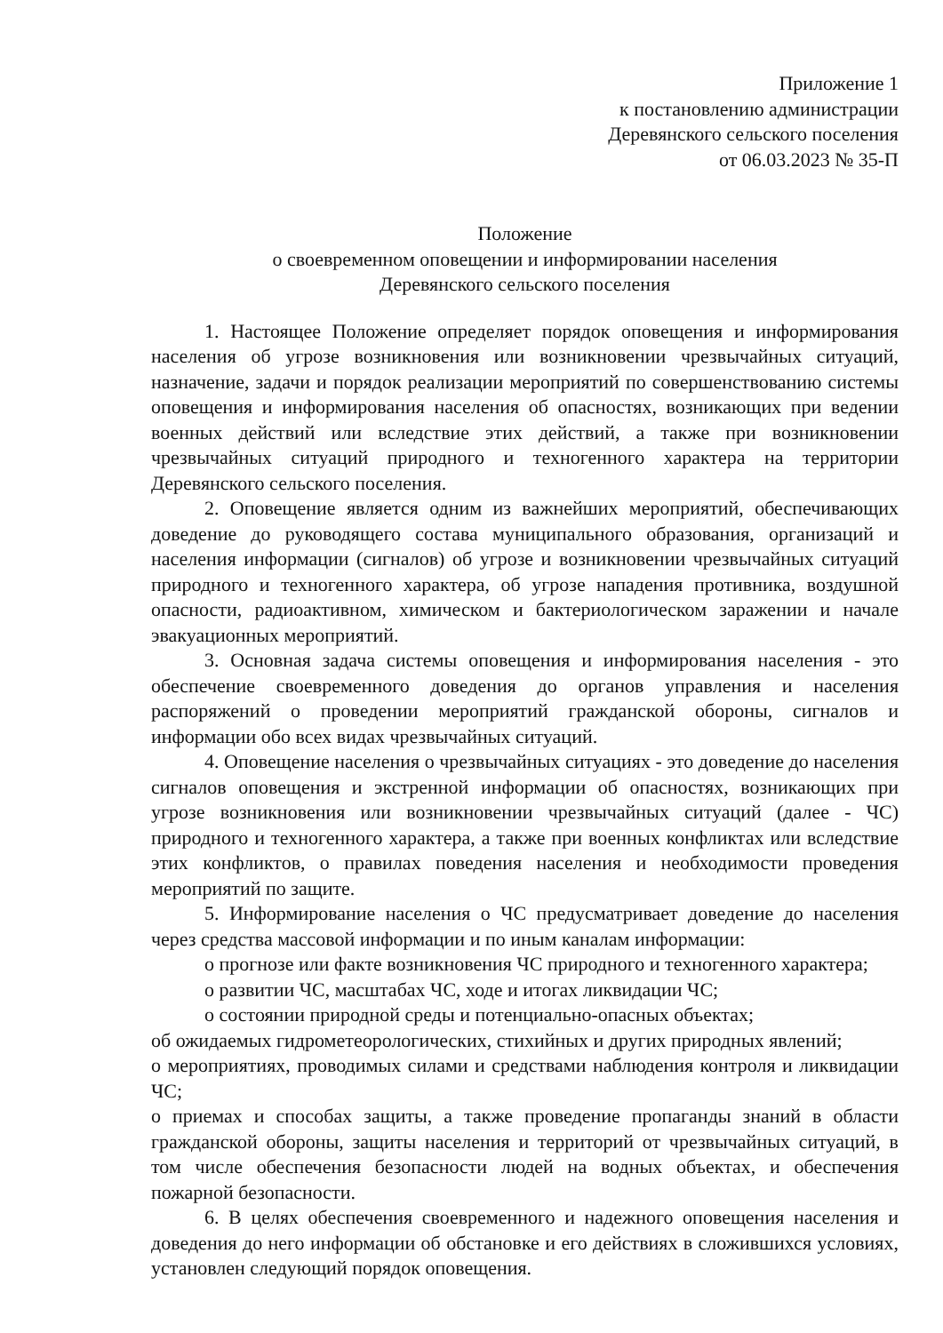Приложение 1
к постановлению администрации
Деревянского сельского поселения
от 06.03.2023 № 35-П
Положение
о своевременном оповещении и информировании населения
Деревянского сельского поселения
1. Настоящее Положение определяет порядок оповещения и информирования населения об угрозе возникновения или возникновении чрезвычайных ситуаций, назначение, задачи и порядок реализации мероприятий по совершенствованию системы оповещения и информирования населения об опасностях, возникающих при ведении военных действий или вследствие этих действий, а также при возникновении чрезвычайных ситуаций природного и техногенного характера на территории Деревянского сельского поселения.
2. Оповещение является одним из важнейших мероприятий, обеспечивающих доведение до руководящего состава муниципального образования, организаций и населения информации (сигналов) об угрозе и возникновении чрезвычайных ситуаций природного и техногенного характера, об угрозе нападения противника, воздушной опасности, радиоактивном, химическом и бактериологическом заражении и начале эвакуационных мероприятий.
3. Основная задача системы оповещения и информирования населения - это обеспечение своевременного доведения до органов управления и населения распоряжений о проведении мероприятий гражданской обороны, сигналов и информации обо всех видах чрезвычайных ситуаций.
4. Оповещение населения о чрезвычайных ситуациях - это доведение до населения сигналов оповещения и экстренной информации об опасностях, возникающих при угрозе возникновения или возникновении чрезвычайных ситуаций (далее - ЧС) природного и техногенного характера, а также при военных конфликтах или вследствие этих конфликтов, о правилах поведения населения и необходимости проведения мероприятий по защите.
5. Информирование населения о ЧС предусматривает доведение до населения через средства массовой информации и по иным каналам информации:
о прогнозе или факте возникновения ЧС природного и техногенного характера;
о развитии ЧС, масштабах ЧС, ходе и итогах ликвидации ЧС;
о состоянии природной среды и потенциально-опасных объектах;
об ожидаемых гидрометеорологических, стихийных и других природных явлений;
о мероприятиях, проводимых силами и средствами наблюдения контроля и ликвидации ЧС;
о приемах и способах защиты, а также проведение пропаганды знаний в области гражданской обороны, защиты населения и территорий от чрезвычайных ситуаций, в том числе обеспечения безопасности людей на водных объектах, и обеспечения пожарной безопасности.
6. В целях обеспечения своевременного и надежного оповещения населения и доведения до него информации об обстановке и его действиях в сложившихся условиях, установлен следующий порядок оповещения.